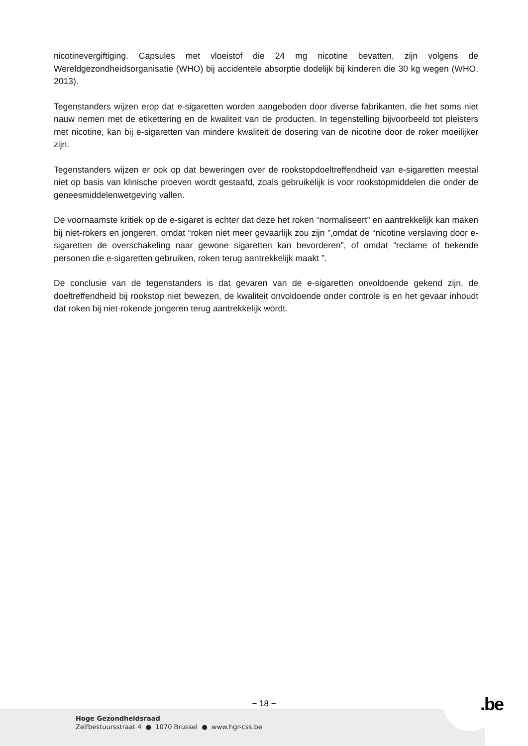nicotinevergiftiging. Capsules met vloeistof die 24 mg nicotine bevatten, zijn volgens de Wereldgezondheidsorganisatie (WHO) bij accidentele absorptie dodelijk bij kinderen die 30 kg wegen (WHO, 2013).
Tegenstanders wijzen erop dat e-sigaretten worden aangeboden door diverse fabrikanten, die het soms niet nauw nemen met de etikettering en de kwaliteit van de producten. In tegenstelling bijvoorbeeld tot pleisters met nicotine, kan bij e-sigaretten van mindere kwaliteit de dosering van de nicotine door de roker moeilijker zijn.
Tegenstanders wijzen er ook op dat beweringen over de rookstopdoeltreffendheid van e-sigaretten meestal niet op basis van klinische proeven wordt gestaafd, zoals gebruikelijk is voor rookstopmiddelen die onder de geneesmiddelenwetgeving vallen.
De voornaamste kritiek op de e-sigaret is echter dat deze het roken “normaliseert” en aantrekkelijk kan maken bij niet-rokers en jongeren, omdat “roken niet meer gevaarlijk zou zijn ”,omdat de “nicotine verslaving door e-sigaretten de overschakeling naar gewone sigaretten kan bevorderen”, of omdat “reclame of bekende personen die e-sigaretten gebruiken, roken terug aantrekkelijk maakt ”.
De conclusie van de tegenstanders is dat gevaren van de e-sigaretten onvoldoende gekend zijn, de doeltreffendheid bij rookstop niet bewezen, de kwaliteit onvoldoende onder controle is en het gevaar inhoudt dat roken bij niet-rokende jongeren terug aantrekkelijk wordt.
− 18 − .be
Hoge Gezondheidsraad
Zelfbestuursstraat 4 ● 1070 Brussel ● www.hgr-css.be